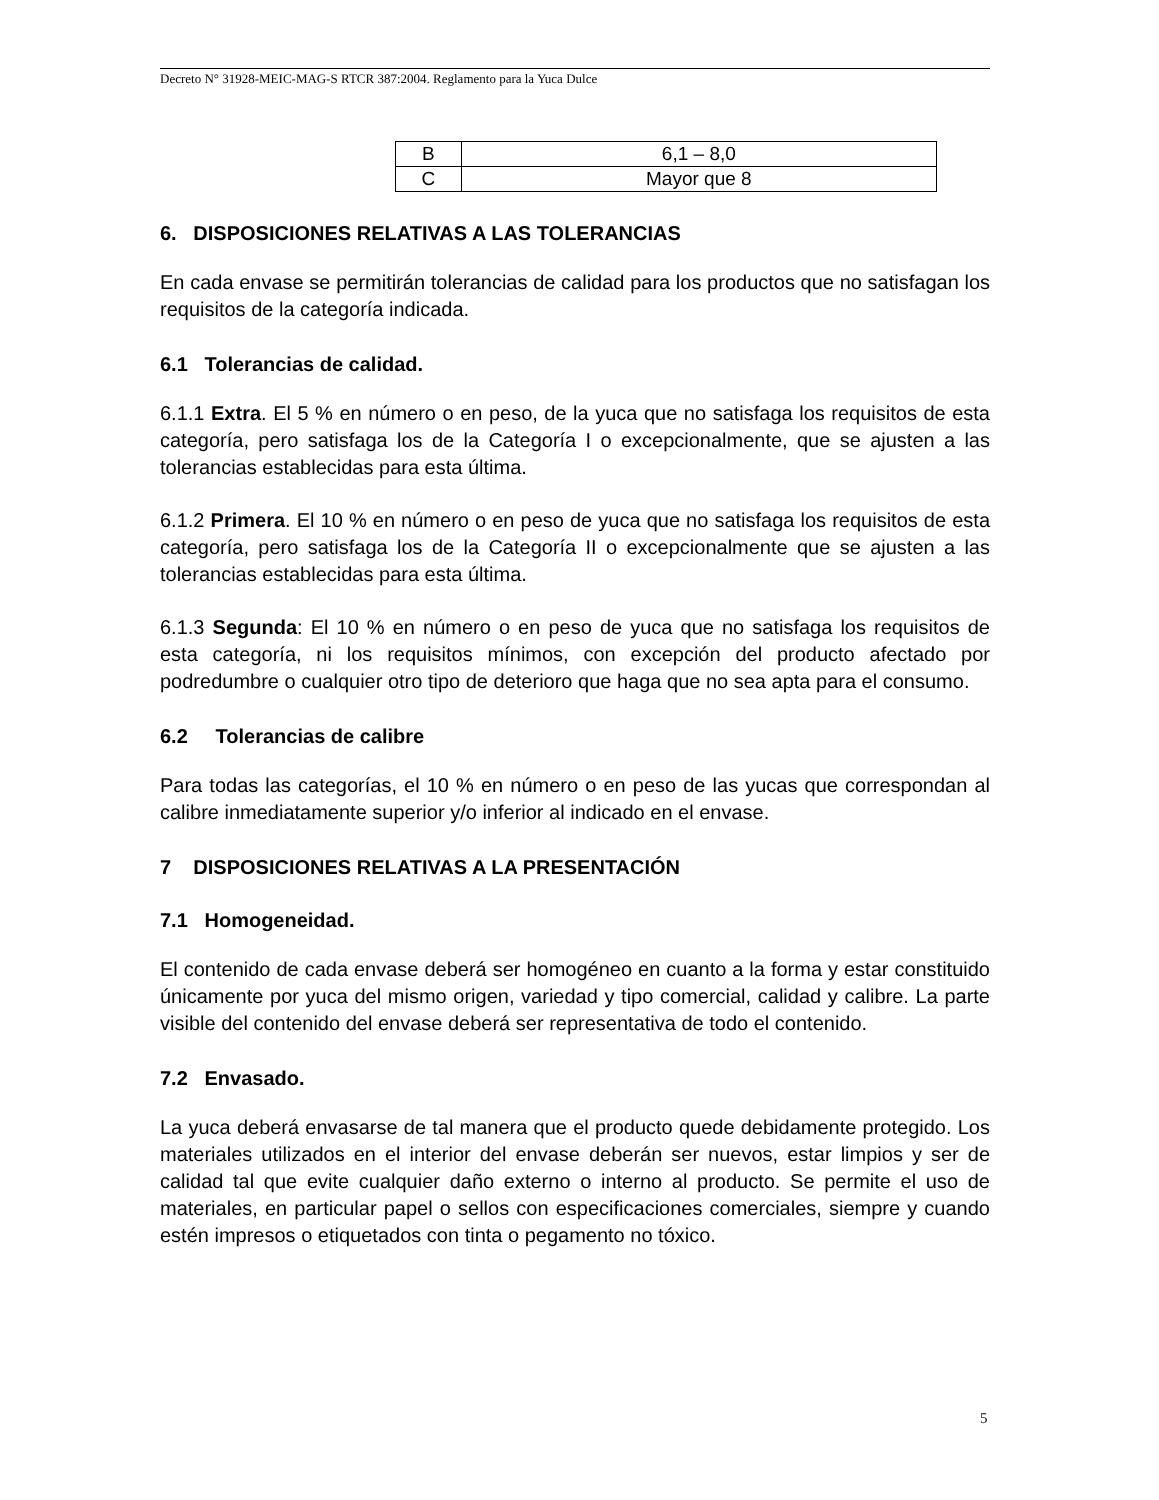Decreto N° 31928-MEIC-MAG-S RTCR 387:2004. Reglamento para la Yuca Dulce
| B | 6,1 – 8,0 |
| C | Mayor que 8 |
6. DISPOSICIONES RELATIVAS A LAS TOLERANCIAS
En cada envase se permitirán tolerancias de calidad para los productos que no satisfagan los requisitos de la categoría indicada.
6.1 Tolerancias de calidad.
6.1.1 Extra. El 5 % en número o en peso, de la yuca que no satisfaga los requisitos de esta categoría, pero satisfaga los de la Categoría I o excepcionalmente, que se ajusten a las tolerancias establecidas para esta última.
6.1.2 Primera. El 10 % en número o en peso de yuca que no satisfaga los requisitos de esta categoría, pero satisfaga los de la Categoría II o excepcionalmente que se ajusten a las tolerancias establecidas para esta última.
6.1.3 Segunda: El 10 % en número o en peso de yuca que no satisfaga los requisitos de esta categoría, ni los requisitos mínimos, con excepción del producto afectado por podredumbre o cualquier otro tipo de deterioro que haga que no sea apta para el consumo.
6.2 Tolerancias de calibre
Para todas las categorías, el 10 % en número o en peso de las yucas que correspondan al calibre inmediatamente superior y/o inferior al indicado en el envase.
7 DISPOSICIONES RELATIVAS A LA PRESENTACIÓN
7.1 Homogeneidad.
El contenido de cada envase deberá ser homogéneo en cuanto a la forma y estar constituido únicamente por yuca del mismo origen, variedad y tipo comercial, calidad y calibre. La parte visible del contenido del envase deberá ser representativa de todo el contenido.
7.2 Envasado.
La yuca deberá envasarse de tal manera que el producto quede debidamente protegido. Los materiales utilizados en el interior del envase deberán ser nuevos, estar limpios y ser de calidad tal que evite cualquier daño externo o interno al producto. Se permite el uso de materiales, en particular papel o sellos con especificaciones comerciales, siempre y cuando estén impresos o etiquetados con tinta o pegamento no tóxico.
5